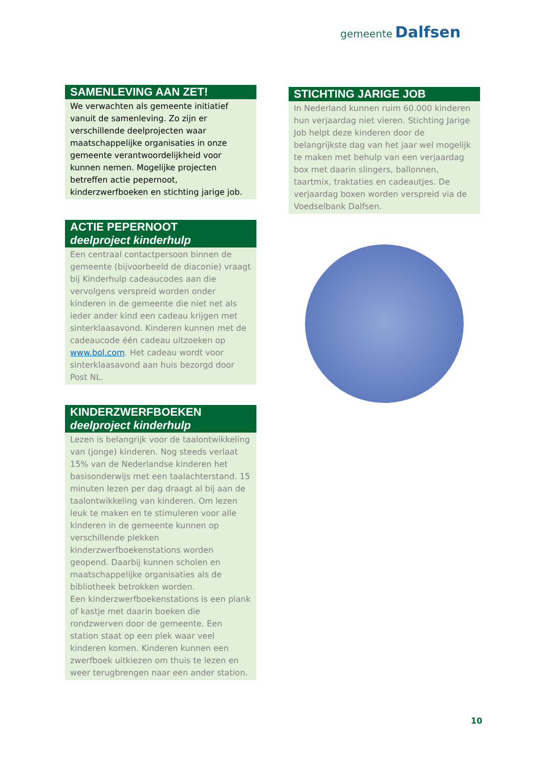gemeente Dalfsen
SAMENLEVING AAN ZET!
We verwachten als gemeente initiatief vanuit de samenleving. Zo zijn er verschillende deelprojecten waar maatschappelijke organisaties in onze gemeente verantwoordelijkheid voor kunnen nemen. Mogelijke projecten betreffen actie pepernoot, kinderzwerfboeken en stichting jarige job.
ACTIE PEPERNOOT
deelproject kinderhulp
Een centraal contactpersoon binnen de gemeente (bijvoorbeeld de diaconie) vraagt bij Kinderhulp cadeaucodes aan die vervolgens verspreid worden onder kinderen in de gemeente die niet net als ieder ander kind een cadeau krijgen met sinterklaasavond. Kinderen kunnen met de cadeaucode één cadeau uitzoeken op www.bol.com. Het cadeau wordt voor sinterklaasavond aan huis bezorgd door Post NL.
KINDERZWERFBOEKEN
deelproject kinderhulp
Lezen is belangrijk voor de taalontwikkeling van (jonge) kinderen. Nog steeds verlaat 15% van de Nederlandse kinderen het basisonderwijs met een taalachterstand. 15 minuten lezen per dag draagt al bij aan de taalontwikkeling van kinderen. Om lezen leuk te maken en te stimuleren voor alle kinderen in de gemeente kunnen op verschillende plekken kinderzwerfboekenstations worden geopend. Daarbij kunnen scholen en maatschappelijke organisaties als de bibliotheek betrokken worden.
Een kinderzwerfboekenstations is een plank of kastje met daarin boeken die rondzwerven door de gemeente. Een station staat op een plek waar veel kinderen komen. Kinderen kunnen een zwerfboek uitkiezen om thuis te lezen en weer terugbrengen naar een ander station.
STICHTING JARIGE JOB
In Nederland kunnen ruim 60.000 kinderen hun verjaardag niet vieren. Stichting Jarige Job helpt deze kinderen door de belangrijkste dag van het jaar wel mogelijk te maken met behulp van een verjaardag box met daarin slingers, ballonnen, taartmix, traktaties en cadeautjes. De verjaardag boxen worden verspreid via de Voedselbank Dalfsen.
10